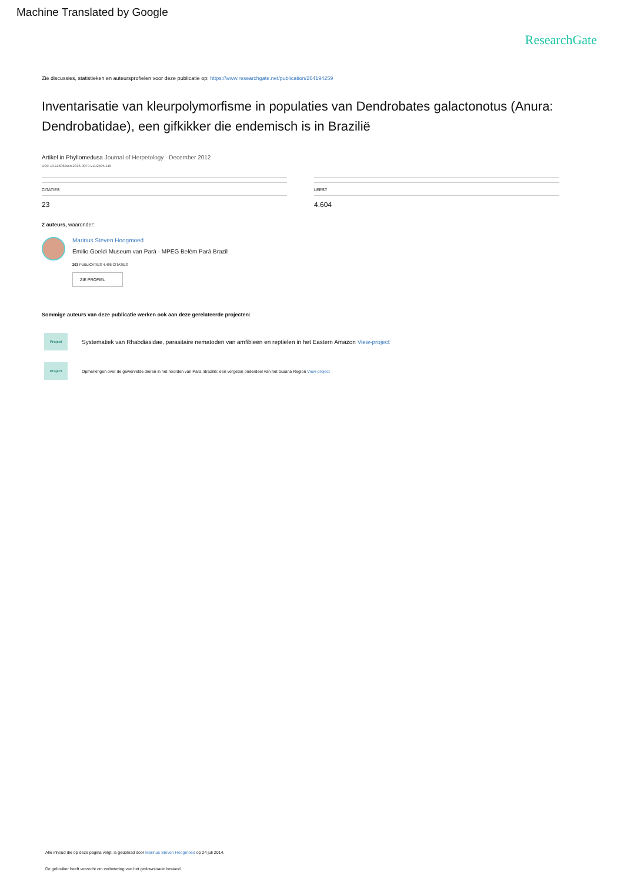Machine Translated by Google
ResearchGate
Zie discussies, statistieken en auteursprofielen voor deze publicatie op: https://www.researchgate.net/publication/264194259
Inventarisatie van kleurpolymorfisme in populaties van Dendrobates galactonotus (Anura: Dendrobatidae), een gifkikker die endemisch is in Brazilië
Artikel in Phyllomedusa Journal of Herpetology · December 2012
DOI: 10.11606/issn.2316-9079.v11i2p95-115
CITATIES
23
LEEST
4.604
2 auteurs, waaronder:
Marinus Steven Hoogmoed
Emilio Goeldi Museum van Pará - MPEG Belém Pará Brazil
203 PUBLICATIES 4.486 CITATIES
ZIE PROFIEL
Sommige auteurs van deze publicatie werken ook aan deze gerelateerde projecten:
Project
Systematiek van Rhabdiasidae, parasitaire nematoden van amfibieën en reptielen in het Eastern Amazon View-project
Project
Opmerkingen over de gewervelde dieren in het noorden van Para, Brazilië: een vergeten onderdeel van het Guiana Region View-project
Alle inhoud die op deze pagina volgt, is geüpload door Marinus Steven Hoogmoed op 24 juli 2014.
De gebruiker heeft verzocht om verbetering van het gedownloade bestand.